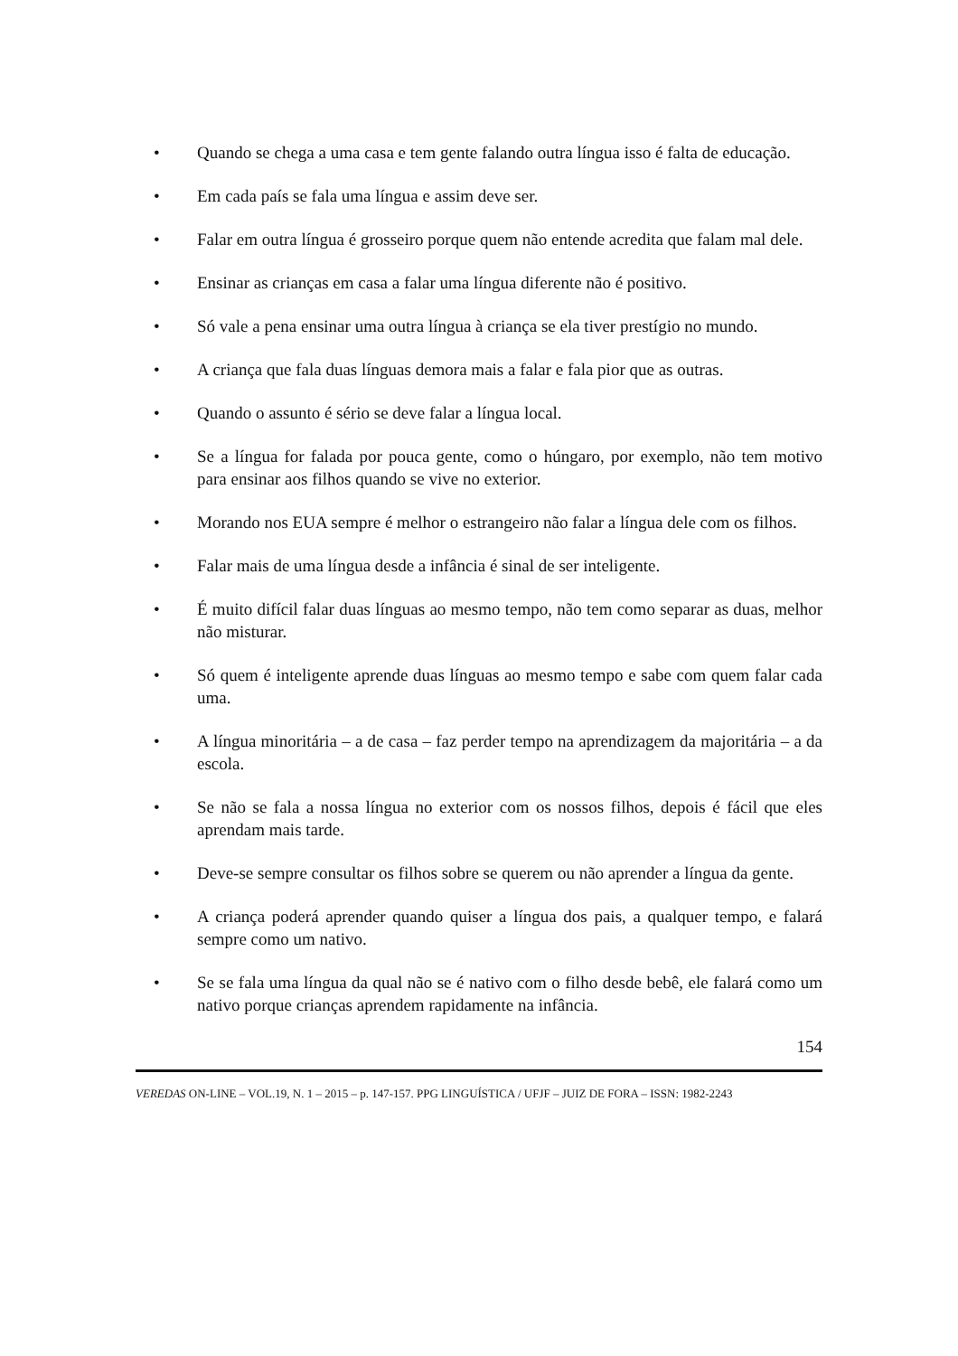• Quando se chega a uma casa e tem gente falando outra língua isso é falta de educação.
• Em cada país se fala uma língua e assim deve ser.
• Falar em outra língua é grosseiro porque quem não entende acredita que falam mal dele.
• Ensinar as crianças em casa a falar uma língua diferente não é positivo.
• Só vale a pena ensinar uma outra língua à criança se ela tiver prestígio no mundo.
• A criança que fala duas línguas demora mais a falar e fala pior que as outras.
• Quando o assunto é sério se deve falar a língua local.
• Se a língua for falada por pouca gente, como o húngaro, por exemplo, não tem motivo para ensinar aos filhos quando se vive no exterior.
• Morando nos EUA sempre é melhor o estrangeiro não falar a língua dele com os filhos.
• Falar mais de uma língua desde a infância é sinal de ser inteligente.
• É muito difícil falar duas línguas ao mesmo tempo, não tem como separar as duas, melhor não misturar.
• Só quem é inteligente aprende duas línguas ao mesmo tempo e sabe com quem falar cada uma.
• A língua minoritária – a de casa – faz perder tempo na aprendizagem da majoritária – a da escola.
• Se não se fala a nossa língua no exterior com os nossos filhos, depois é fácil que eles aprendam mais tarde.
• Deve-se sempre consultar os filhos sobre se querem ou não aprender a língua da gente.
• A criança poderá aprender quando quiser a língua dos pais, a qualquer tempo, e falará sempre como um nativo.
• Se se fala uma língua da qual não se é nativo com o filho desde bebê, ele falará como um nativo porque crianças aprendem rapidamente na infância.
154
VEREDAS ON-LINE – VOL.19, N. 1 – 2015 – p. 147-157. PPG LINGUÍSTICA / UFJF – JUIZ DE FORA – ISSN: 1982-2243